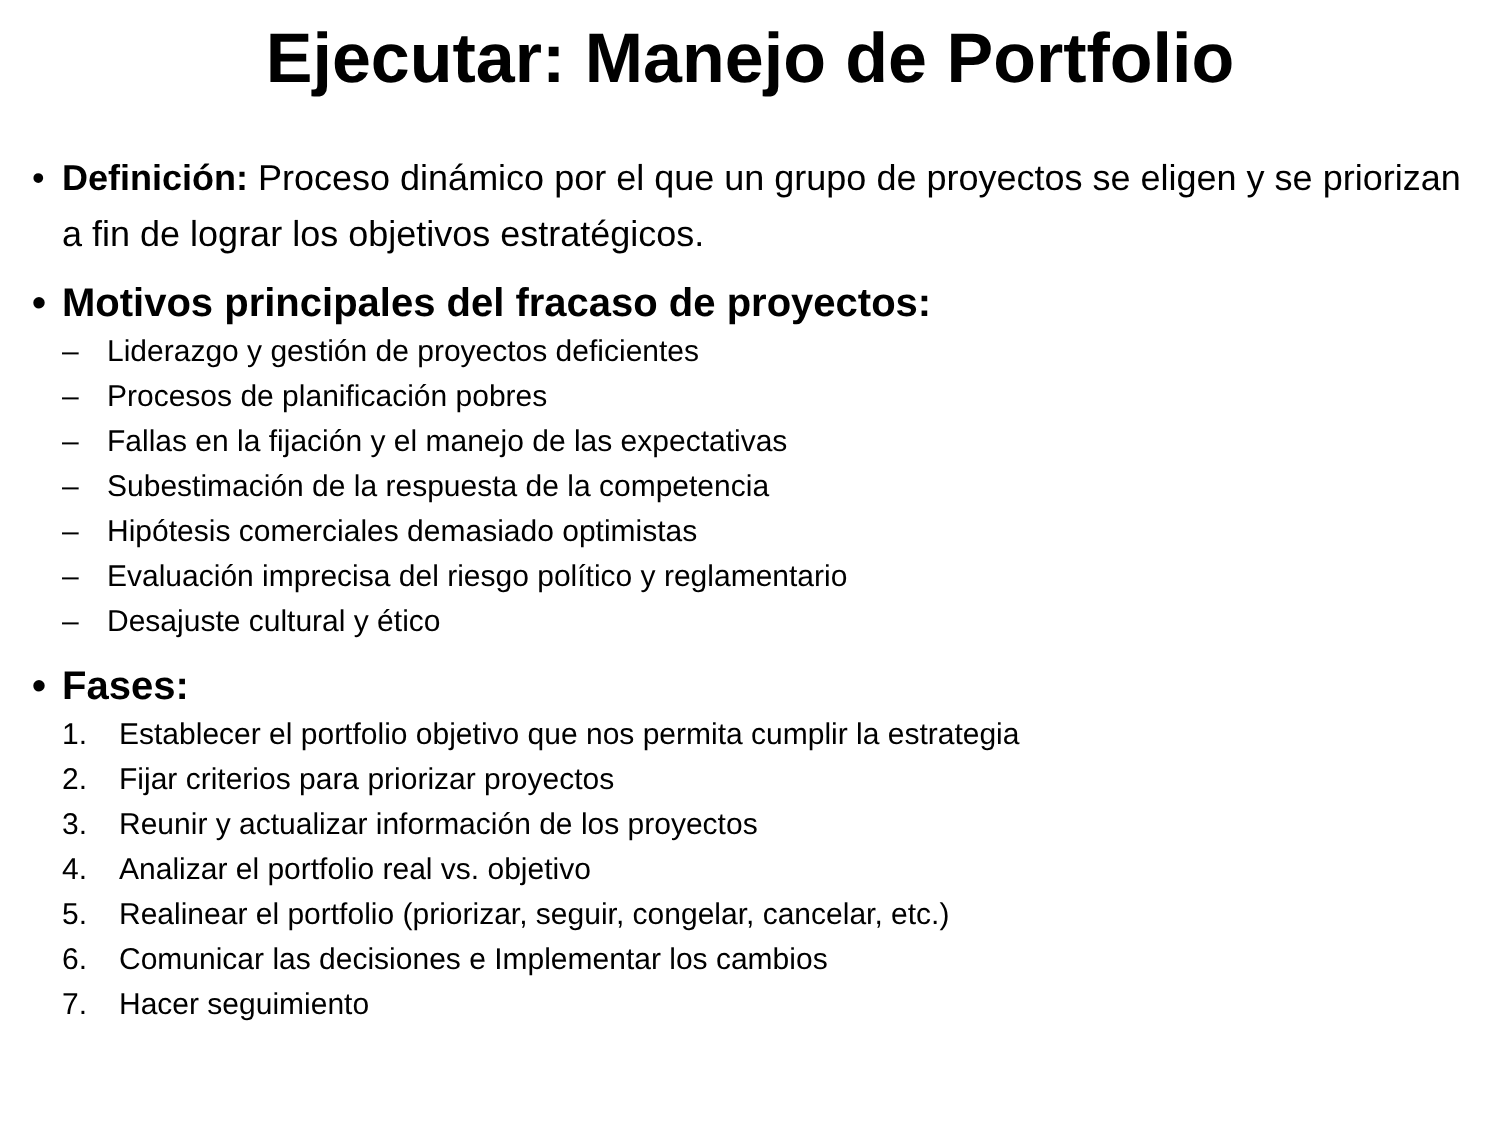Ejecutar: Manejo de Portfolio
• Definición: Proceso dinámico por el que un grupo de proyectos se eligen y se priorizan a fin de lograr los objetivos estratégicos.
• Motivos principales del fracaso de proyectos:
– Liderazgo y gestión de proyectos deficientes
– Procesos de planificación pobres
– Fallas en la fijación y el manejo de las expectativas
– Subestimación de la respuesta de la competencia
– Hipótesis comerciales demasiado optimistas
– Evaluación imprecisa del riesgo político y reglamentario
– Desajuste cultural y ético
• Fases:
1. Establecer el portfolio objetivo que nos permita cumplir la estrategia
2. Fijar criterios para priorizar proyectos
3. Reunir y actualizar información de los proyectos
4. Analizar el portfolio real vs. objetivo
5. Realinear el portfolio (priorizar, seguir, congelar, cancelar, etc.)
6. Comunicar las decisiones e Implementar los cambios
7. Hacer seguimiento